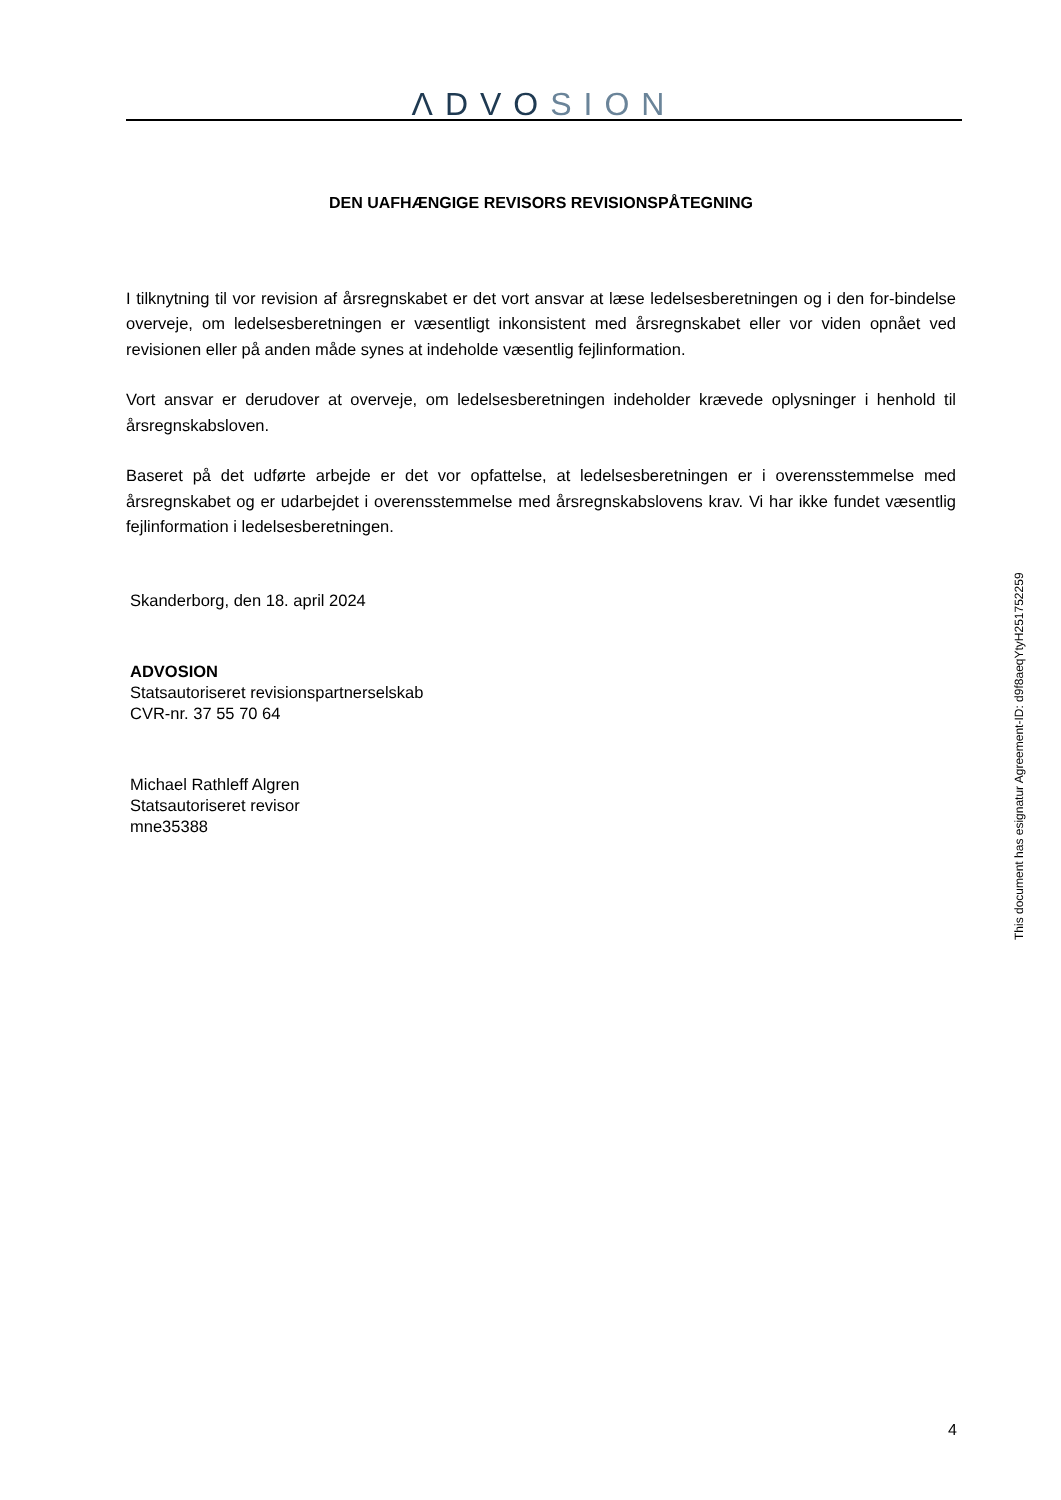ΛDVOSION
DEN UAFHÆNGIGE REVISORS REVISIONSPÅTEGNING
I tilknytning til vor revision af årsregnskabet er det vort ansvar at læse ledelsesberetningen og i den for-bindelse overveje, om ledelsesberetningen er væsentligt inkonsistent med årsregnskabet eller vor viden opnået ved revisionen eller på anden måde synes at indeholde væsentlig fejlinformation.
Vort ansvar er derudover at overveje, om ledelsesberetningen indeholder krævede oplysninger i henhold til årsregnskabsloven.
Baseret på det udførte arbejde er det vor opfattelse, at ledelsesberetningen er i overensstemmelse med årsregnskabet og er udarbejdet i overensstemmelse med årsregnskabslovens krav. Vi har ikke fundet væsentlig fejlinformation i ledelsesberetningen.
Skanderborg, den 18. april 2024
ADVOSION
Statsautoriseret revisionspartnerselskab
CVR-nr. 37 55 70 64
Michael Rathleff Algren
Statsautoriseret revisor
mne35388
This document has esignatur Agreement-ID: d9f8aeqYtyH251752259
4